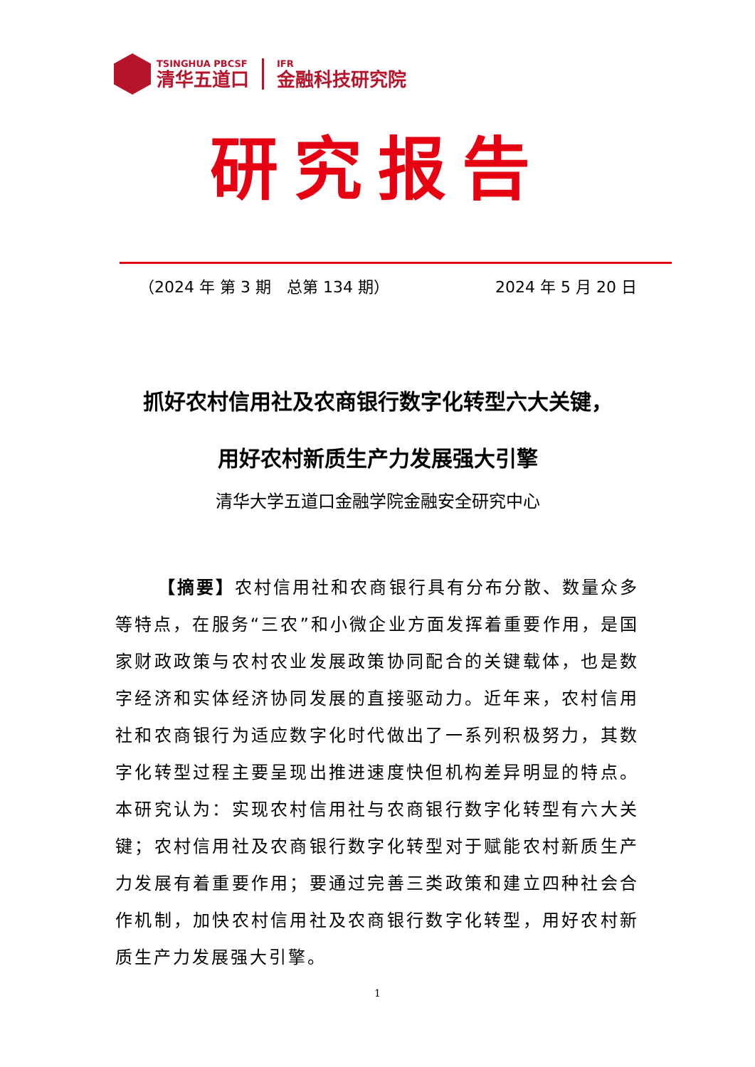TSINGHUA PBCSF
清华五道口
IFR
金融科技研究院
研究报告
（2024 年 第 3 期　总第 134 期） 2024 年 5 月 20 日
抓好农村信用社及农商银行数字化转型六大关键，
用好农村新质生产力发展强大引擎
清华大学五道口金融学院金融安全研究中心
【摘要】农村信用社和农商银行具有分布分散、数量众多等特点，在服务“三农”和小微企业方面发挥着重要作用，是国家财政政策与农村农业发展政策协同配合的关键载体，也是数字经济和实体经济协同发展的直接驱动力。近年来，农村信用社和农商银行为适应数字化时代做出了一系列积极努力，其数字化转型过程主要呈现出推进速度快但机构差异明显的特点。本研究认为：实现农村信用社与农商银行数字化转型有六大关键；农村信用社及农商银行数字化转型对于赋能农村新质生产力发展有着重要作用；要通过完善三类政策和建立四种社会合作机制，加快农村信用社及农商银行数字化转型，用好农村新质生产力发展强大引擎。
1